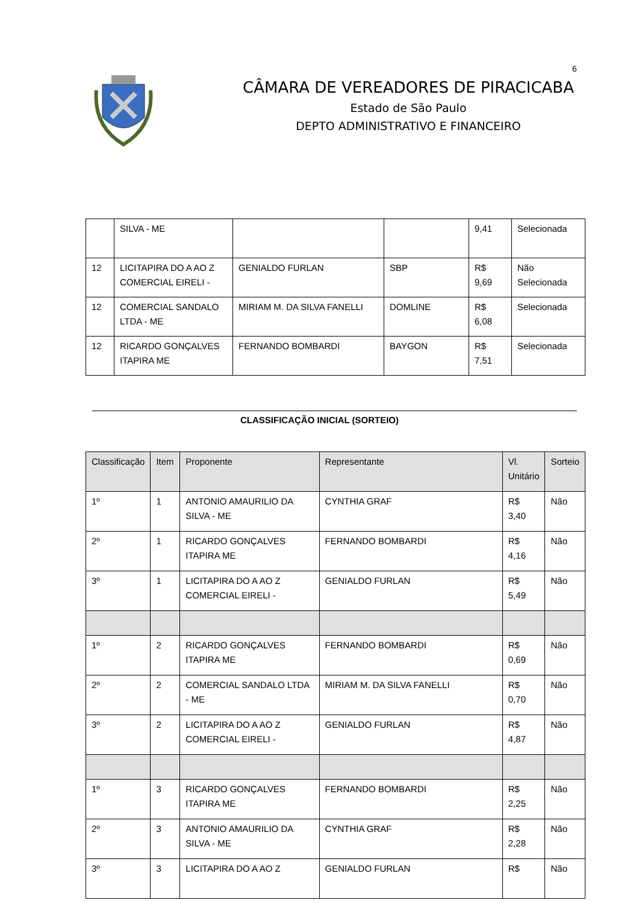6
CÂMARA DE VEREADORES DE PIRACICABA
Estado de São Paulo
DEPTO ADMINISTRATIVO E FINANCEIRO
| | SILVA - ME | | | 9,41 | Selecionada |
| 12 | LICITAPIRA DO A AO Z COMERCIAL EIRELI - | GENIALDO FURLAN | SBP | R$ 9,69 | Não Selecionada |
| 12 | COMERCIAL SANDALO LTDA - ME | MIRIAM M. DA SILVA FANELLI | DOMLINE | R$ 6,08 | Selecionada |
| 12 | RICARDO GONÇALVES ITAPIRA ME | FERNANDO BOMBARDI | BAYGON | R$ 7,51 | Selecionada |
CLASSIFICAÇÃO INICIAL (SORTEIO)
| Classificação | Item | Proponente | Representante | Vl. Unitário | Sorteio |
| --- | --- | --- | --- | --- | --- |
| 1º | 1 | ANTONIO AMAURILIO DA SILVA - ME | CYNTHIA GRAF | R$ 3,40 | Não |
| 2º | 1 | RICARDO GONÇALVES ITAPIRA ME | FERNANDO BOMBARDI | R$ 4,16 | Não |
| 3º | 1 | LICITAPIRA DO A AO Z COMERCIAL EIRELI - | GENIALDO FURLAN | R$ 5,49 | Não |
| 1º | 2 | RICARDO GONÇALVES ITAPIRA ME | FERNANDO BOMBARDI | R$ 0,69 | Não |
| 2º | 2 | COMERCIAL SANDALO LTDA - ME | MIRIAM M. DA SILVA FANELLI | R$ 0,70 | Não |
| 3º | 2 | LICITAPIRA DO A AO Z COMERCIAL EIRELI - | GENIALDO FURLAN | R$ 4,87 | Não |
| 1º | 3 | RICARDO GONÇALVES ITAPIRA ME | FERNANDO BOMBARDI | R$ 2,25 | Não |
| 2º | 3 | ANTONIO AMAURILIO DA SILVA - ME | CYNTHIA GRAF | R$ 2,28 | Não |
| 3º | 3 | LICITAPIRA DO A AO Z | GENIALDO FURLAN | R$ | Não |